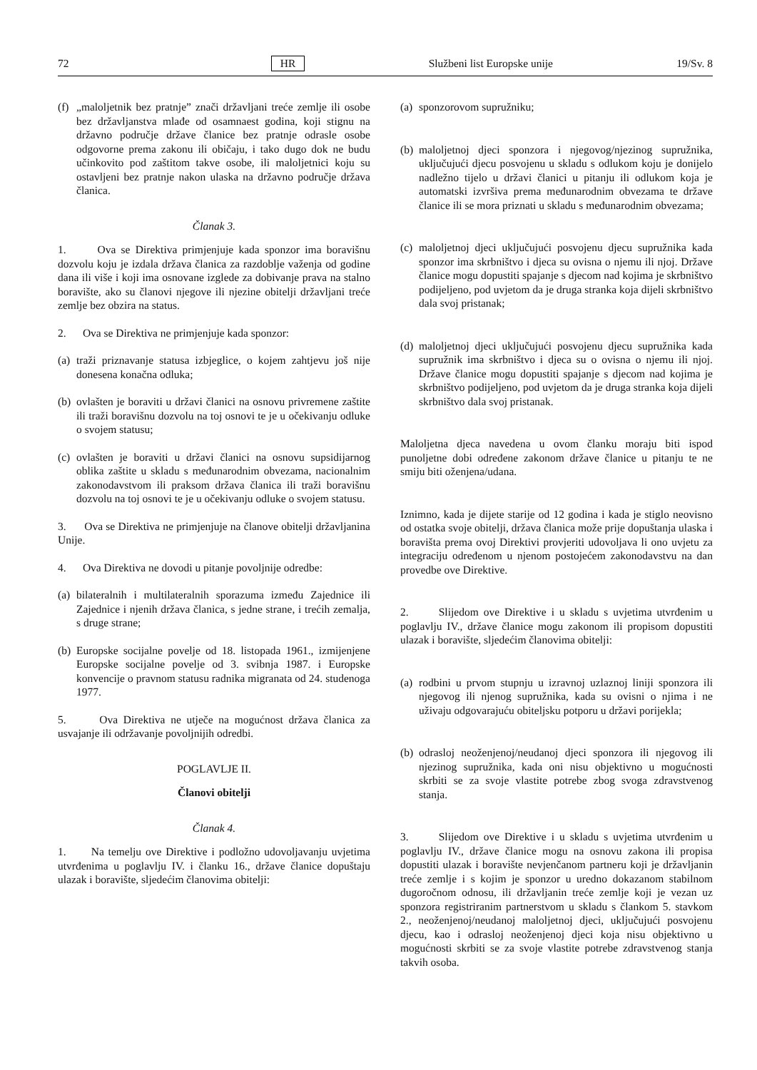72 HR Službeni list Europske unije 19/Sv. 8
(f) „maloljetnik bez pratnje” znači državljani treće zemlje ili osobe bez državljanstva mlađe od osamnaest godina, koji stignu na državno područje države članice bez pratnje odrasle osobe odgovorne prema zakonu ili običaju, i tako dugo dok ne budu učinkovito pod zaštitom takve osobe, ili maloljetnici koju su ostavljeni bez pratnje nakon ulaska na državno područje država članica.
Članak 3.
1. Ova se Direktiva primjenjuje kada sponzor ima boravišnu dozvolu koju je izdala država članica za razdoblje važenja od godine dana ili više i koji ima osnovane izglede za dobivanje prava na stalno boravište, ako su članovi njegove ili njezine obitelji državljani treće zemlje bez obzira na status.
2. Ova se Direktiva ne primjenjuje kada sponzor:
(a) traži priznavanje statusa izbjeglice, o kojem zahtjevu još nije donesena konačna odluka;
(b) ovlašten je boraviti u državi članici na osnovu privremene zaštite ili traži boravišnu dozvolu na toj osnovi te je u očekivanju odluke o svojem statusu;
(c) ovlašten je boraviti u državi članici na osnovu supsidijarnog oblika zaštite u skladu s međunarodnim obvezama, nacionalnim zakonodavstvom ili praksom država članica ili traži boravišnu dozvolu na toj osnovi te je u očekivanju odluke o svojem statusu.
3. Ova se Direktiva ne primjenjuje na članove obitelji državljanina Unije.
4. Ova Direktiva ne dovodi u pitanje povoljnije odredbe:
(a) bilateralnih i multilateralnih sporazuma između Zajednice ili Zajednice i njenih država članica, s jedne strane, i trećih zemalja, s druge strane;
(b) Europske socijalne povelje od 18. listopada 1961., izmijenjene Europske socijalne povelje od 3. svibnja 1987. i Europske konvencije o pravnom statusu radnika migranata od 24. studenoga 1977.
5. Ova Direktiva ne utječe na mogućnost država članica za usvajanje ili održavanje povoljnijih odredbi.
POGLAVLJE II.
Članovi obitelji
Članak 4.
1. Na temelju ove Direktive i podložno udovoljavanju uvjetima utvrđenima u poglavlju IV. i članku 16., države članice dopuštaju ulazak i boravište, sljedećim članovima obitelji:
(a) sponzorovom supružniku;
(b) maloljetnoj djeci sponzora i njegovog/njezinog supružnika, uključujući djecu posvojenu u skladu s odlukom koju je donijelo nadležno tijelo u državi članici u pitanju ili odlukom koja je automatski izvršiva prema međunarodnim obvezama te države članice ili se mora priznati u skladu s međunarodnim obvezama;
(c) maloljetnoj djeci uključujući posvojenu djecu supružnika kada sponzor ima skrbništvo i djeca su ovisna o njemu ili njoj. Države članice mogu dopustiti spajanje s djecom nad kojima je skrbništvo podijeljeno, pod uvjetom da je druga stranka koja dijeli skrbništvo dala svoj pristanak;
(d) maloljetnoj djeci uključujući posvojenu djecu supružnika kada supružnik ima skrbništvo i djeca su o ovisna o njemu ili njoj. Države članice mogu dopustiti spajanje s djecom nad kojima je skrbništvo podijeljeno, pod uvjetom da je druga stranka koja dijeli skrbništvo dala svoj pristanak.
Maloljetna djeca navedena u ovom članku moraju biti ispod punoljetne dobi određene zakonom države članice u pitanju te ne smiju biti oženjena/udana.
Iznimno, kada je dijete starije od 12 godina i kada je stiglo neovisno od ostatka svoje obitelji, država članica može prije dopuštanja ulaska i boravišta prema ovoj Direktivi provjeriti udovoljava li ono uvjetu za integraciju određenom u njenom postojećem zakonodavstvu na dan provedbe ove Direktive.
2. Slijedom ove Direktive i u skladu s uvjetima utvrđenim u poglavlju IV., države članice mogu zakonom ili propisom dopustiti ulazak i boravište, sljedećim članovima obitelji:
(a) rodbini u prvom stupnju u izravnoj uzlaznoj liniji sponzora ili njegovog ili njenog supružnika, kada su ovisni o njima i ne uživaju odgovarajuću obiteljsku potporu u državi porijekla;
(b) odrasloj neoženjenoj/neudanoj djeci sponzora ili njegovog ili njezinog supružnika, kada oni nisu objektivno u mogućnosti skrbiti se za svoje vlastite potrebe zbog svoga zdravstvenog stanja.
3. Slijedom ove Direktive i u skladu s uvjetima utvrđenim u poglavlju IV., države članice mogu na osnovu zakona ili propisa dopustiti ulazak i boravište nevjenčanom partneru koji je državljanin treće zemlje i s kojim je sponzor u uredno dokazanom stabilnom dugoročnom odnosu, ili državljanin treće zemlje koji je vezan uz sponzora registriranim partnerstvom u skladu s člankom 5. stavkom 2., neoženjenoj/neudanoj maloljetnoj djeci, uključujući posvojenu djecu, kao i odrasloj neoženjenoj djeci koja nisu objektivno u mogućnosti skrbiti se za svoje vlastite potrebe zdravstvenog stanja takvih osoba.